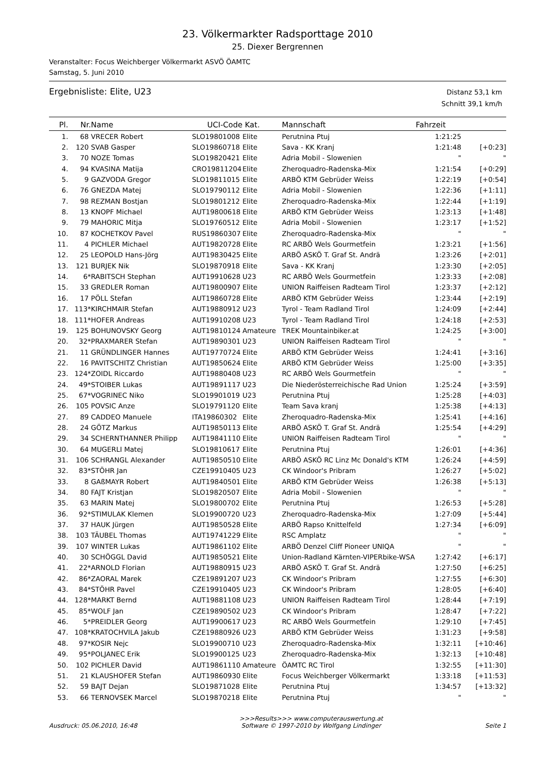23. Völkermarkter Radsporttage 2010
25. Diexer Bergrennen
Veranstalter: Focus Weichberger Völkermarkt ASVÖ ÖAMTC
Samstag, 5. Juni 2010
Ergebnisliste: Elite, U23
Distanz 53,1 km
Schnitt 39,1 km/h
| Pl. | Nr. | Name | UCI-Code | Kat. | Mannschaft | Fahrzeit | |
| --- | --- | --- | --- | --- | --- | --- | --- |
| 1. | 68 | VRECER Robert | SLO19801008 | Elite | Perutnina Ptuj | 1:21:25 | |
| 2. | 120 | SVAB Gasper | SLO19860718 | Elite | Sava - KK Kranj | 1:21:48 | [+0:23] |
| 3. | 70 | NOZE Tomas | SLO19820421 | Elite | Adria Mobil - Slowenien | " | " |
| 4. | 94 | KVASINA Matija | CRO19811204 | Elite | Zheroquadro-Radenska-Mix | 1:21:54 | [+0:29] |
| 5. | 9 | GAZVODA Gregor | SLO19811015 | Elite | ARBÖ KTM Gebrüder Weiss | 1:22:19 | [+0:54] |
| 6. | 76 | GNEZDA Matej | SLO19790112 | Elite | Adria Mobil - Slowenien | 1:22:36 | [+1:11] |
| 7. | 98 | REZMAN Bostjan | SLO19801212 | Elite | Zheroquadro-Radenska-Mix | 1:22:44 | [+1:19] |
| 8. | 13 | KNOPF Michael | AUT19800618 | Elite | ARBÖ KTM Gebrüder Weiss | 1:23:13 | [+1:48] |
| 9. | 79 | MAHORIC Mitja | SLO19760512 | Elite | Adria Mobil - Slowenien | 1:23:17 | [+1:52] |
| 10. | 87 | KOCHETKOV Pavel | RUS19860307 | Elite | Zheroquadro-Radenska-Mix | " | " |
| 11. | 4 | PICHLER Michael | AUT19820728 | Elite | RC ARBÖ Wels Gourmetfein | 1:23:21 | [+1:56] |
| 12. | 25 | LEOPOLD Hans-Jörg | AUT19830425 | Elite | ARBÖ ASKÖ T. Graf St. Andrä | 1:23:26 | [+2:01] |
| 13. | 121 | BURJEK Nik | SLO19870918 | Elite | Sava - KK Kranj | 1:23:30 | [+2:05] |
| 14. | 6* | RABITSCH Stephan | AUT19910628 | U23 | RC ARBÖ Wels Gourmetfein | 1:23:33 | [+2:08] |
| 15. | 33 | GREDLER Roman | AUT19800907 | Elite | UNION Raiffeisen Radteam Tirol | 1:23:37 | [+2:12] |
| 16. | 17 | PÖLL Stefan | AUT19860728 | Elite | ARBÖ KTM Gebrüder Weiss | 1:23:44 | [+2:19] |
| 17. | 113* | KIRCHMAIR Stefan | AUT19880912 | U23 | Tyrol - Team Radland Tirol | 1:24:09 | [+2:44] |
| 18. | 111* | HOFER Andreas | AUT19910208 | U23 | Tyrol - Team Radland Tirol | 1:24:18 | [+2:53] |
| 19. | 125 | BOHUNOVSKY Georg | AUT19810124 | Amateure | TREK Mountainbiker.at | 1:24:25 | [+3:00] |
| 20. | 32* | PRAXMARER Stefan | AUT19890301 | U23 | UNION Raiffeisen Radteam Tirol | " | " |
| 21. | 11 | GRÜNDLINGER Hannes | AUT19770724 | Elite | ARBÖ KTM Gebrüder Weiss | 1:24:41 | [+3:16] |
| 22. | 16 | PAVITSCHITZ Christian | AUT19850624 | Elite | ARBÖ KTM Gebrüder Weiss | 1:25:00 | [+3:35] |
| 23. | 124* | ZOIDL Riccardo | AUT19880408 | U23 | RC ARBÖ Wels Gourmetfein | " | " |
| 24. | 49* | STOIBER Lukas | AUT19891117 | U23 | Die Niederösterreichische Rad Union | 1:25:24 | [+3:59] |
| 25. | 67* | VOGRINEC Niko | SLO19901019 | U23 | Perutnina Ptuj | 1:25:28 | [+4:03] |
| 26. | 105 | POVSIC Anze | SLO19791120 | Elite | Team Sava kranj | 1:25:38 | [+4:13] |
| 27. | 89 | CADDEO Manuele | ITA19860302 | Elite | Zheroquadro-Radenska-Mix | 1:25:41 | [+4:16] |
| 28. | 24 | GÖTZ Markus | AUT19850113 | Elite | ARBÖ ASKÖ T. Graf St. Andrä | 1:25:54 | [+4:29] |
| 29. | 34 | SCHERNTHANNER Philipp | AUT19841110 | Elite | UNION Raiffeisen Radteam Tirol | " | " |
| 30. | 64 | MUGERLI Matej | SLO19810617 | Elite | Perutnina Ptuj | 1:26:01 | [+4:36] |
| 31. | 106 | SCHRANGL Alexander | AUT19850510 | Elite | ARBÖ ASKÖ RC Linz Mc Donald's KTM | 1:26:24 | [+4:59] |
| 32. | 83* | STÖHR Jan | CZE19910405 | U23 | CK Windoor's Pribram | 1:26:27 | [+5:02] |
| 33. | 8 | GAßMAYR Robert | AUT19840501 | Elite | ARBÖ KTM Gebrüder Weiss | 1:26:38 | [+5:13] |
| 34. | 80 | FAJT Kristjan | SLO19820507 | Elite | Adria Mobil - Slowenien | " | " |
| 35. | 63 | MARIN Matej | SLO19800702 | Elite | Perutnina Ptuj | 1:26:53 | [+5:28] |
| 36. | 92* | STIMULAK Klemen | SLO19900720 | U23 | Zheroquadro-Radenska-Mix | 1:27:09 | [+5:44] |
| 37. | 37 | HAUK Jürgen | AUT19850528 | Elite | ARBÖ Rapso Knittelfeld | 1:27:34 | [+6:09] |
| 38. | 103 | TÄUBEL Thomas | AUT19741229 | Elite | RSC Amplatz | " | " |
| 39. | 107 | WINTER Lukas | AUT19861102 | Elite | ARBÖ Denzel Cliff Pioneer UNIQA | " | " |
| 40. | 30 | SCHÖGGL David | AUT19850521 | Elite | Union-Radland Kärnten-VIPERbike-WSA | 1:27:42 | [+6:17] |
| 41. | 22* | ARNOLD Florian | AUT19880915 | U23 | ARBÖ ASKÖ T. Graf St. Andrä | 1:27:50 | [+6:25] |
| 42. | 86* | ZAORAL Marek | CZE19891207 | U23 | CK Windoor's Pribram | 1:27:55 | [+6:30] |
| 43. | 84* | STÖHR Pavel | CZE19910405 | U23 | CK Windoor's Pribram | 1:28:05 | [+6:40] |
| 44. | 128* | MARKT Bernd | AUT19881108 | U23 | UNION Raiffeisen Radteam Tirol | 1:28:44 | [+7:19] |
| 45. | 85* | WOLF Jan | CZE19890502 | U23 | CK Windoor's Pribram | 1:28:47 | [+7:22] |
| 46. | 5* | PREIDLER Georg | AUT19900617 | U23 | RC ARBÖ Wels Gourmetfein | 1:29:10 | [+7:45] |
| 47. | 108* | KRATOCHVILA Jakub | CZE19880926 | U23 | ARBÖ KTM Gebrüder Weiss | 1:31:23 | [+9:58] |
| 48. | 97* | KOSIR Nejc | SLO19900710 | U23 | Zheroquadro-Radenska-Mix | 1:32:11 | [+10:46] |
| 49. | 95* | POLJANEC Erik | SLO19900125 | U23 | Zheroquadro-Radenska-Mix | 1:32:13 | [+10:48] |
| 50. | 102 | PICHLER David | AUT19861110 | Amateure | ÖAMTC RC Tirol | 1:32:55 | [+11:30] |
| 51. | 21 | KLAUSHOFER Stefan | AUT19860930 | Elite | Focus Weichberger Völkermarkt | 1:33:18 | [+11:53] |
| 52. | 59 | BAJT Dejan | SLO19871028 | Elite | Perutnina Ptuj | 1:34:57 | [+13:32] |
| 53. | 66 | TERNOVSEK Marcel | SLO19870218 | Elite | Perutnina Ptuj | " | " |
Ausdruck: 05.06.2010, 16:48
>>>Results>>> www.computerauswertung.at
Software © 1997-2010 by Wolfgang Lindinger
Seite 1